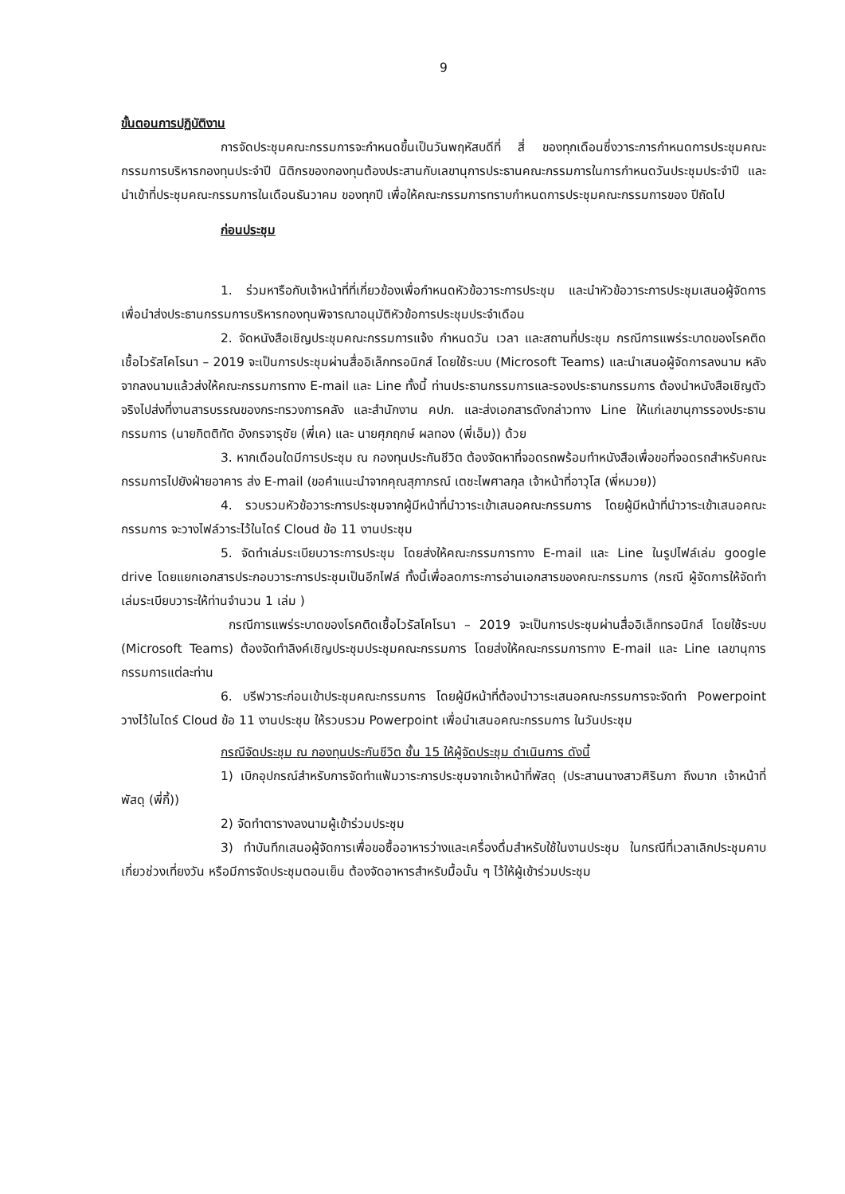9
ขั้นตอนการปฏิบัติงาน
การจัดประชุมคณะกรรมการจะกำหนดขึ้นเป็นวันพฤหัสบดีที่ สี่ ของทุกเดือนซึ่งวาระการกำหนดการประชุมคณะกรรมการบริหารกองทุนประจำปี นิติกรของกองทุนต้องประสานกับเลขานุการประธานคณะกรรมการในการกำหนดวันประชุมประจำปี และนำเข้าที่ประชุมคณะกรรมการในเดือนธันวาคม ของทุกปี เพื่อให้คณะกรรมการทราบกำหนดการประชุมคณะกรรมการของ ปีถัดไป
ก่อนประชุม
1. ร่วมหารือกับเจ้าหน้าที่ที่เกี่ยวข้องเพื่อกำหนดหัวข้อวาระการประชุม และนำหัวข้อวาระการประชุมเสนอผู้จัดการ เพื่อนำส่งประธานกรรมการบริหารกองทุนพิจารณาอนุมัติหัวข้อการประชุมประจำเดือน
2. จัดหนังสือเชิญประชุมคณะกรรมการแจ้ง กำหนดวัน เวลา และสถานที่ประชุม กรณีการแพร่ระบาดของโรคติดเชื้อไวรัสโคโรนา – 2019 จะเป็นการประชุมผ่านสื่ออิเล็กทรอนิกส์ โดยใช้ระบบ (Microsoft Teams) และนำเสนอผู้จัดการลงนาม หลังจากลงนามแล้วส่งให้คณะกรรมการทาง E-mail และ Line ทั้งนี้ ท่านประธานกรรมการและรองประธานกรรมการ ต้องนำหนังสือเชิญตัวจริงไปส่งที่งานสารบรรณของกระทรวงการคลัง และสำนักงาน คปภ. และส่งเอกสารดังกล่าวทาง Line ให้แก่เลขานุการรองประธานกรรมการ (นายกิตติทัต อังกรจารุชัย (พี่เค) และ นายศุภฤกษ์ ผลทอง (พี่เอ็ม)) ด้วย
3. หากเดือนใดมีการประชุม ณ กองทุนประกันชีวิต ต้องจัดหาที่จอดรถพร้อมทำหนังสือเพื่อขอที่จอดรถสำหรับคณะกรรมการไปยังฝ่ายอาคาร ส่ง E-mail (ขอคำแนะนำจากคุณสุภาภรณ์ เตชะไพศาลกุล เจ้าหน้าที่อาวุโส (พี่หมวย))
4. รวบรวมหัวข้อวาระการประชุมจากผู้มีหน้าที่นำวาระเข้าเสนอคณะกรรมการ โดยผู้มีหน้าที่นำวาระเข้าเสนอคณะกรรมการ จะวางไฟล์วาระไว้ในไดร์ Cloud ข้อ 11 งานประชุม
5. จัดทำเล่มระเบียบวาระการประชุม โดยส่งให้คณะกรรมการทาง E-mail และ Line ในรูปไฟล์เล่ม google drive โดยแยกเอกสารประกอบวาระการประชุมเป็นอีกไฟล์ ทั้งนี้เพื่อลดภาระการอ่านเอกสารของคณะกรรมการ (กรณี ผู้จัดการให้จัดทำเล่มระเบียบวาระให้ท่านจำนวน 1 เล่ม )
กรณีการแพร่ระบาดของโรคติดเชื้อไวรัสโคโรนา – 2019 จะเป็นการประชุมผ่านสื่ออิเล็กทรอนิกส์ โดยใช้ระบบ (Microsoft Teams) ต้องจัดทำลิงค์เชิญประชุมประชุมคณะกรรมการ โดยส่งให้คณะกรรมการทาง E-mail และ Line เลขานุการกรรมการแต่ละท่าน
6. บรีฟวาระก่อนเข้าประชุมคณะกรรมการ โดยผู้มีหน้าที่ต้องนำวาระเสนอคณะกรรมการจะจัดทำ Powerpoint วางไว้ในไดร์ Cloud ข้อ 11 งานประชุม ให้รวบรวม Powerpoint เพื่อนำเสนอคณะกรรมการ ในวันประชุม
กรณีจัดประชุม ณ กองทุนประกันชีวิต ชั้น 15 ให้ผู้จัดประชุม ดำเนินการ ดังนี้
1) เบิกอุปกรณ์สำหรับการจัดทำแฟ้มวาระการประชุมจากเจ้าหน้าที่พัสดุ (ประสานนางสาวศิรินภา ถึงมาก เจ้าหน้าที่พัสดุ (พี่กี้))
2) จัดทำตารางลงนามผู้เข้าร่วมประชุม
3) ทำบันทึกเสนอผู้จัดการเพื่อขอซื้ออาหารว่างและเครื่องดื่มสำหรับใช้ในงานประชุม ในกรณีที่เวลาเลิกประชุมคาบเกี่ยวช่วงเที่ยงวัน หรือมีการจัดประชุมตอนเย็น ต้องจัดอาหารสำหรับมื้อนั้น ๆ ไว้ให้ผู้เข้าร่วมประชุม